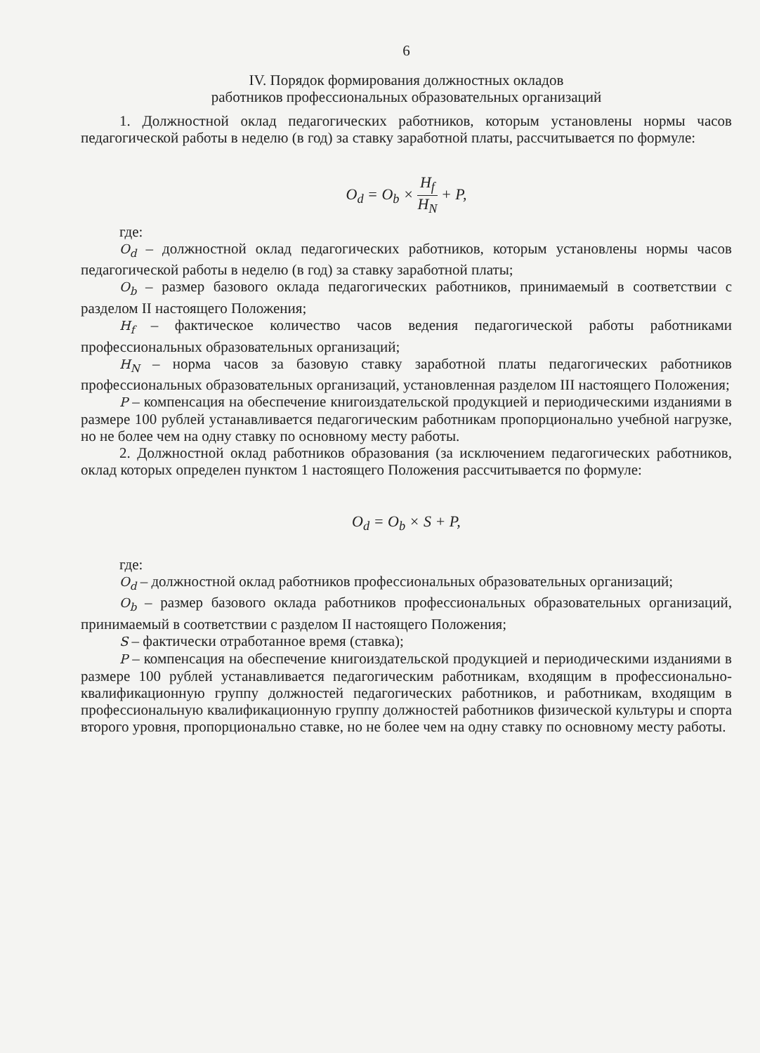6
IV. Порядок формирования должностных окладов
работников профессиональных образовательных организаций
1. Должностной оклад педагогических работников, которым установлены нормы часов педагогической работы в неделю (в год) за ставку заработной платы, рассчитывается по формуле:
O<sub>d</sub> = O<sub>b</sub> × H<sub>f</sub> H<sub>N</sub> + P,
где:
O<sub>d</sub> – должностной оклад педагогических работников, которым установлены нормы часов педагогической работы в неделю (в год) за ставку заработной платы;
O<sub>b</sub> – размер базового оклада педагогических работников, принимаемый в соответствии с разделом II настоящего Положения;
H<sub>f</sub> – фактическое количество часов ведения педагогической работы работниками профессиональных образовательных организаций;
H<sub>N</sub> – норма часов за базовую ставку заработной платы педагогических работников профессиональных образовательных организаций, установленная разделом III настоящего Положения;
P – компенсация на обеспечение книгоиздательской продукцией и периодическими изданиями в размере 100 рублей устанавливается педагогическим работникам пропорционально учебной нагрузке, но не более чем на одну ставку по основному месту работы.
2. Должностной оклад работников образования (за исключением педагогических работников, оклад которых определен пунктом 1 настоящего Положения рассчитывается по формуле:
O<sub>d</sub> = O<sub>b</sub> × S + P,
где:
O<sub>d</sub> – должностной оклад работников профессиональных образовательных организаций;
O<sub>b</sub> – размер базового оклада работников профессиональных образовательных организаций, принимаемый в соответствии с разделом II настоящего Положения;
S – фактически отработанное время (ставка);
P – компенсация на обеспечение книгоиздательской продукцией и периодическими изданиями в размере 100 рублей устанавливается педагогическим работникам, входящим в профессионально-квалификационную группу должностей педагогических работников, и работникам, входящим в профессиональную квалификационную группу должностей работников физической культуры и спорта второго уровня, пропорционально ставке, но не более чем на одну ставку по основному месту работы.